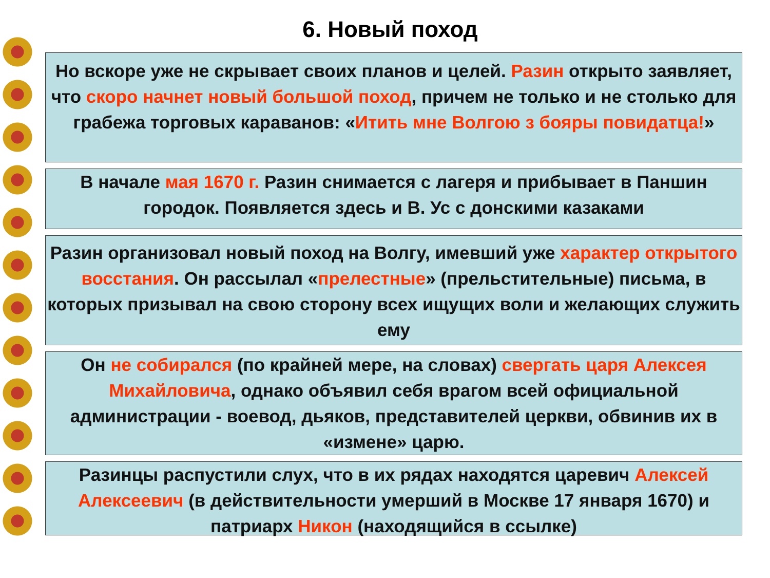6. Новый поход
Но вскоре уже не скрывает своих планов и целей. Разин открыто заявляет, что скоро начнет новый большой поход, причем не только и не столько для грабежа торговых караванов: «Итить мне Волгою з бояры повидатца!»
В начале мая 1670 г. Разин снимается с лагеря и прибывает в Паншин городок. Появляется здесь и В. Ус с донскими казаками
Разин организовал новый поход на Волгу, имевший уже характер открытого восстания. Он рассылал «прелестные» (прельстительные) письма, в которых призывал на свою сторону всех ищущих воли и желающих служить ему
Он не собирался (по крайней мере, на словах) свергать царя Алексея Михайловича, однако объявил себя врагом всей официальной администрации - воевод, дьяков, представителей церкви, обвинив их в «измене» царю.
Разинцы распустили слух, что в их рядах находятся царевич Алексей Алексеевич (в действительности умерший в Москве 17 января 1670) и патриарх Никон (находящийся в ссылке)